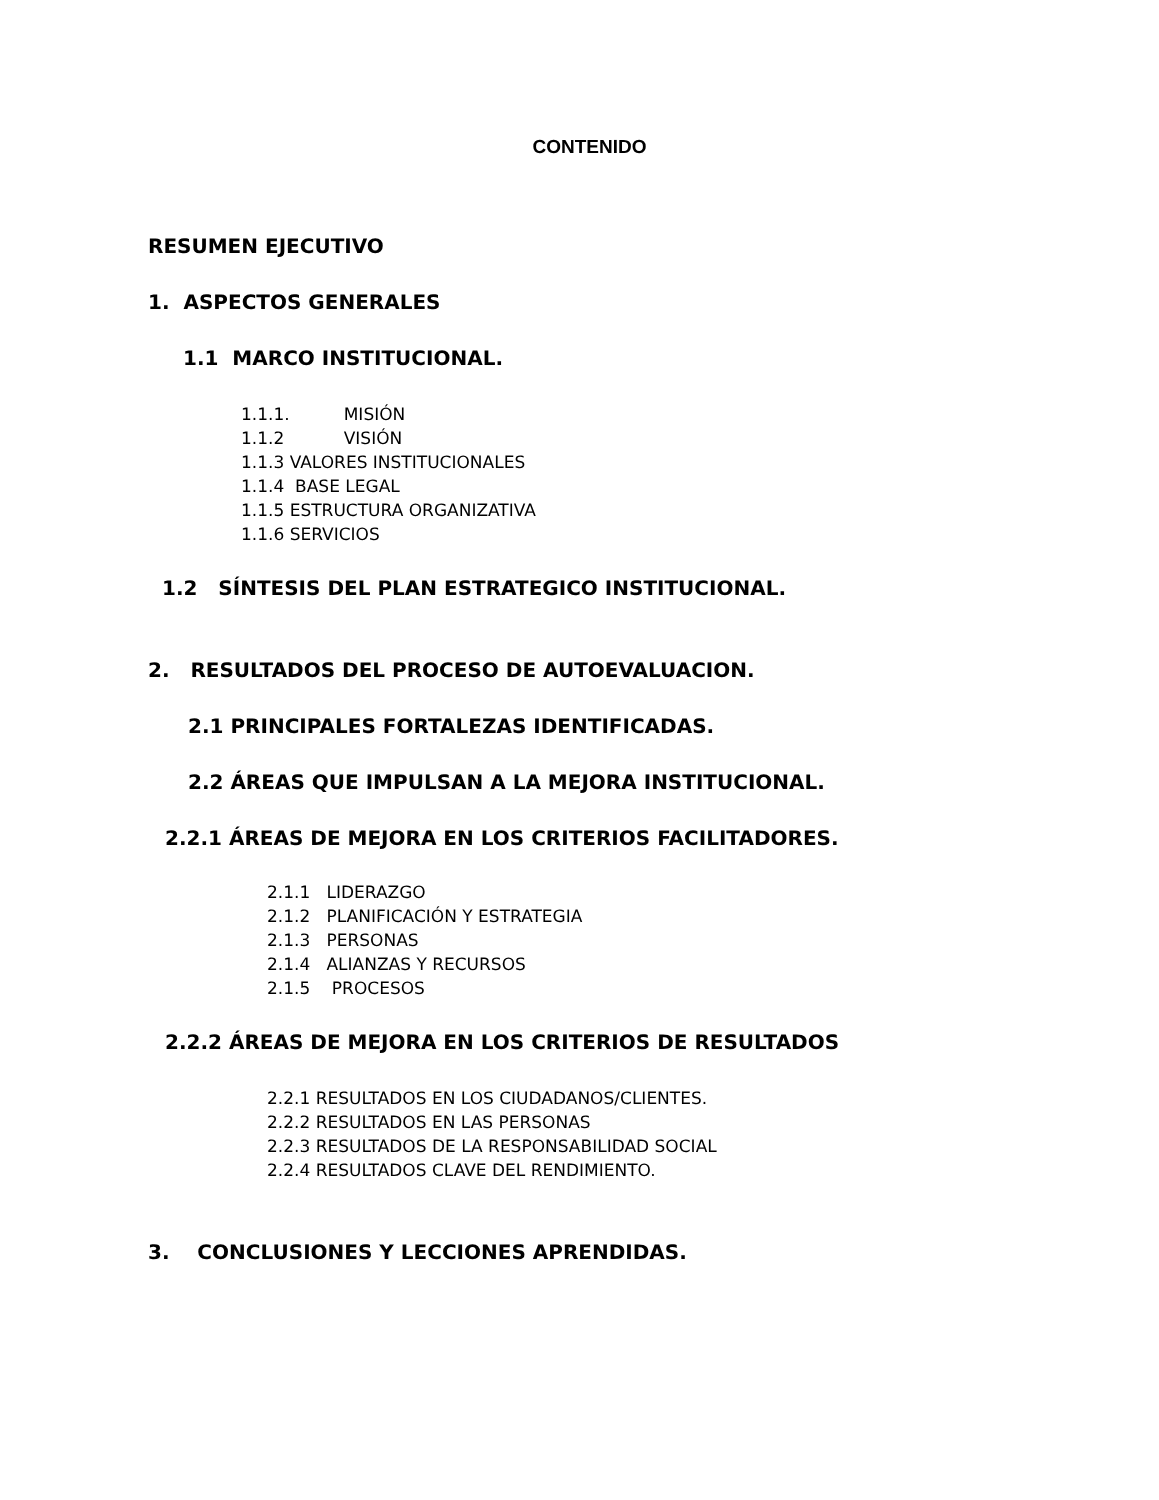CONTENIDO
RESUMEN EJECUTIVO
1. ASPECTOS GENERALES
1.1 MARCO INSTITUCIONAL.
1.1.1. MISIÓN 1.1.2 VISIÓN 1.1.3 VALORES INSTITUCIONALES 1.1.4 BASE LEGAL 1.1.5 ESTRUCTURA ORGANIZATIVA 1.1.6 SERVICIOS
1.2 SÍNTESIS DEL PLAN ESTRATEGICO INSTITUCIONAL.
2. RESULTADOS DEL PROCESO DE AUTOEVALUACION.
2.1 PRINCIPALES FORTALEZAS IDENTIFICADAS.
2.2 ÁREAS QUE IMPULSAN A LA MEJORA INSTITUCIONAL.
2.2.1 ÁREAS DE MEJORA EN LOS CRITERIOS FACILITADORES.
2.1.1 LIDERAZGO 2.1.2 PLANIFICACIÓN Y ESTRATEGIA 2.1.3 PERSONAS 2.1.4 ALIANZAS Y RECURSOS 2.1.5 PROCESOS
2.2.2 ÁREAS DE MEJORA EN LOS CRITERIOS DE RESULTADOS
2.2.1 RESULTADOS EN LOS CIUDADANOS/CLIENTES. 2.2.2 RESULTADOS EN LAS PERSONAS 2.2.3 RESULTADOS DE LA RESPONSABILIDAD SOCIAL 2.2.4 RESULTADOS CLAVE DEL RENDIMIENTO.
3. CONCLUSIONES Y LECCIONES APRENDIDAS.